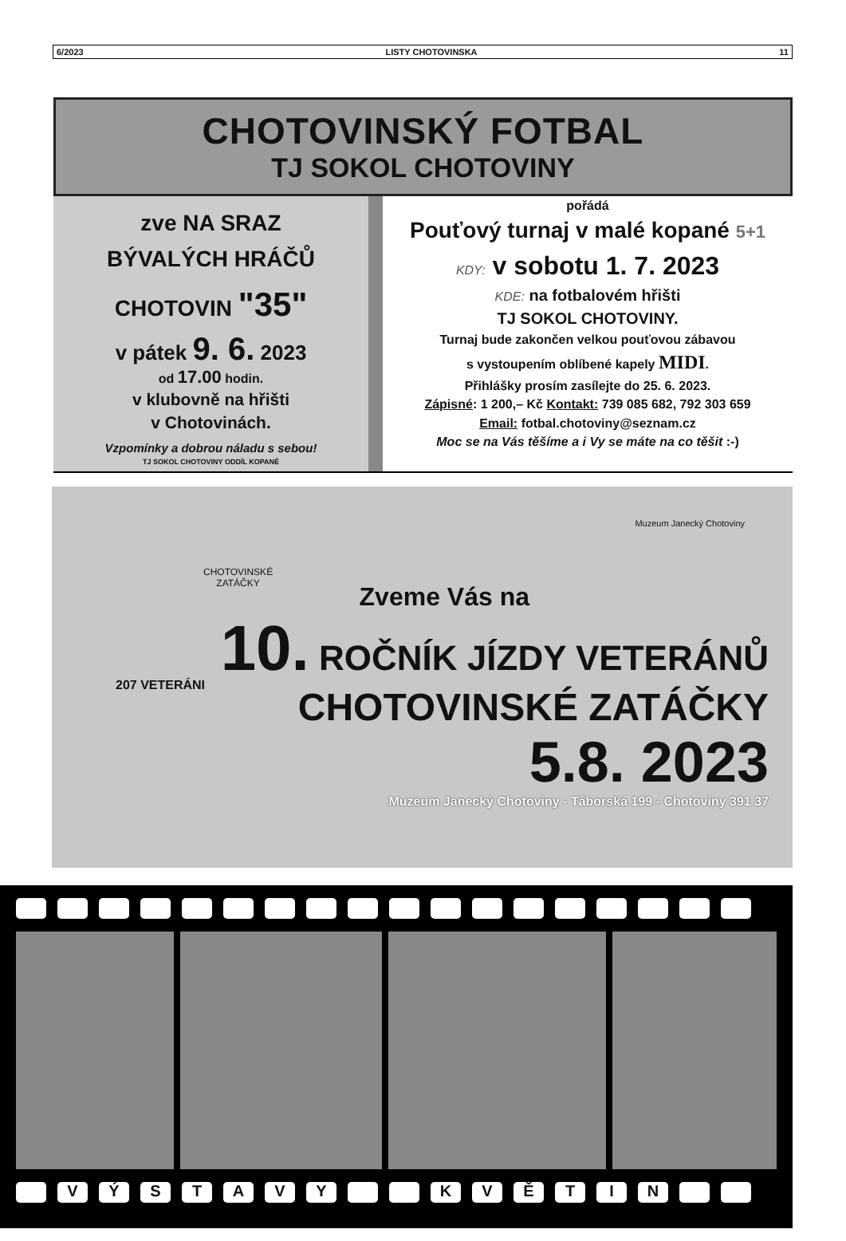6/2023 LISTY CHOTOVINSKA 11
CHOTOVINSKÝ FOTBAL
TJ SOKOL CHOTOVINY
zve NA SRAZ
BÝVALÝCH HRÁČŮ
CHOTOVIN "35"
v pátek 9. 6. 2023
od 17.00 hodin.
v klubovně na hřišti
v Chotovinách.
Vzpomínky a dobrou náladu s sebou!
TJ SOKOL CHOTOVINY ODDÍL KOPANÉ
pořádá
Pouťový turnaj v malé kopané 5+1
KDY: v sobotu 1. 7. 2023
KDE: na fotbalovém hřišti
TJ SOKOL CHOTOVINY.
Turnaj bude zakončen velkou pouťovou zábavou
s vystoupením oblíbené kapely MIDI.
Přihlášky prosím zasílejte do 25. 6. 2023.
Zápisné: 1 200,– Kč Kontakt: 739 085 682, 792 303 659
Email: fotbal.chotoviny@seznam.cz
Moc se na Vás těšíme a i Vy se máte na co těšit :-)
CHOTOVINSKÉ
ZATÁČKY
Muzeum Janecký Chotoviny
Zveme Vás na
10. ROČNÍK JÍZDY VETERÁNŮ
CHOTOVINSKÉ ZATÁČKY
5.8. 2023
Muzeum Janecký Chotoviny - Táborská 199 - Chotoviny 391 37
207 VETERÁNI
VÝSTAVY KVĚTIN